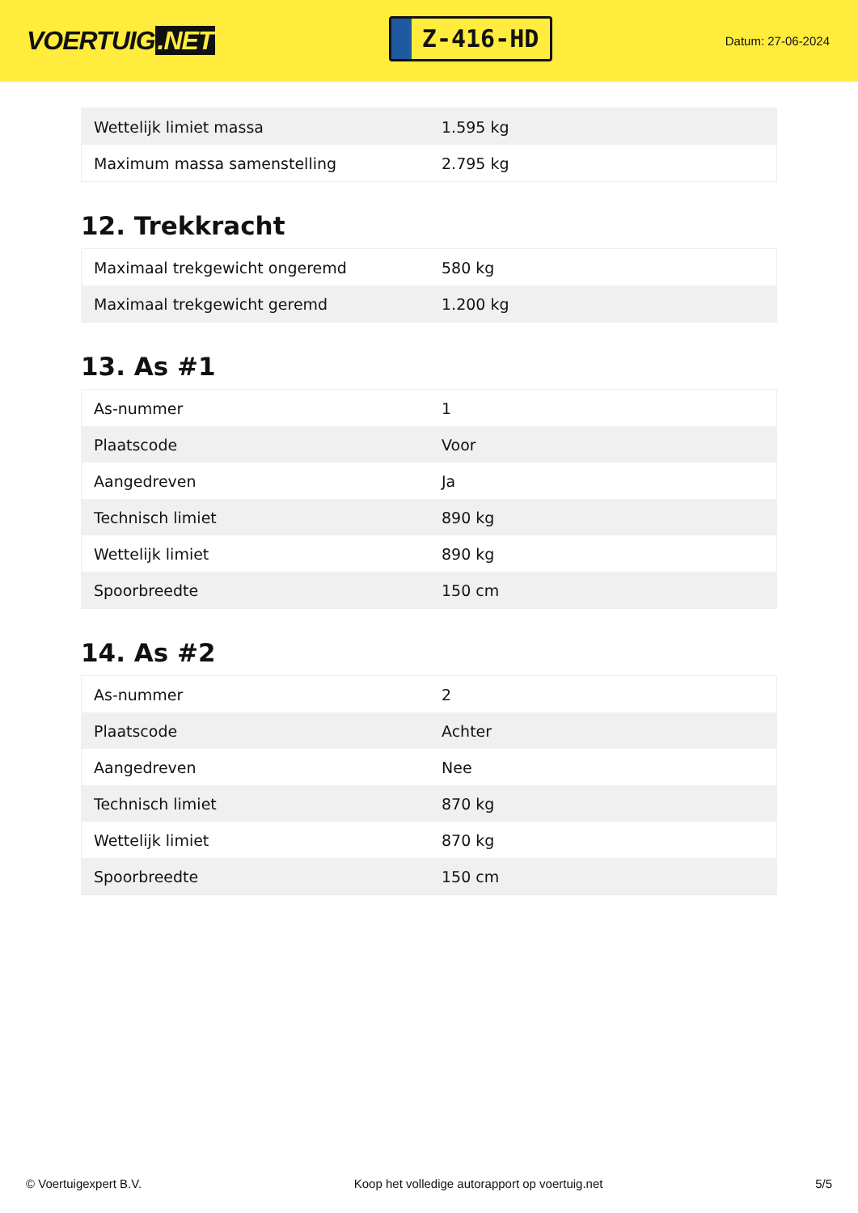VOERTUIG.NET
Z-416-HD
Datum: 27-06-2024
| Wettelijk limiet massa | 1.595 kg |
| Maximum massa samenstelling | 2.795 kg |
12. Trekkracht
| Maximaal trekgewicht ongeremd | 580 kg |
| Maximaal trekgewicht geremd | 1.200 kg |
13. As #1
| As-nummer | 1 |
| Plaatscode | Voor |
| Aangedreven | Ja |
| Technisch limiet | 890 kg |
| Wettelijk limiet | 890 kg |
| Spoorbreedte | 150 cm |
14. As #2
| As-nummer | 2 |
| Plaatscode | Achter |
| Aangedreven | Nee |
| Technisch limiet | 870 kg |
| Wettelijk limiet | 870 kg |
| Spoorbreedte | 150 cm |
© Voertuigexpert B.V. Koop het volledige autorapport op voertuig.net 5/5